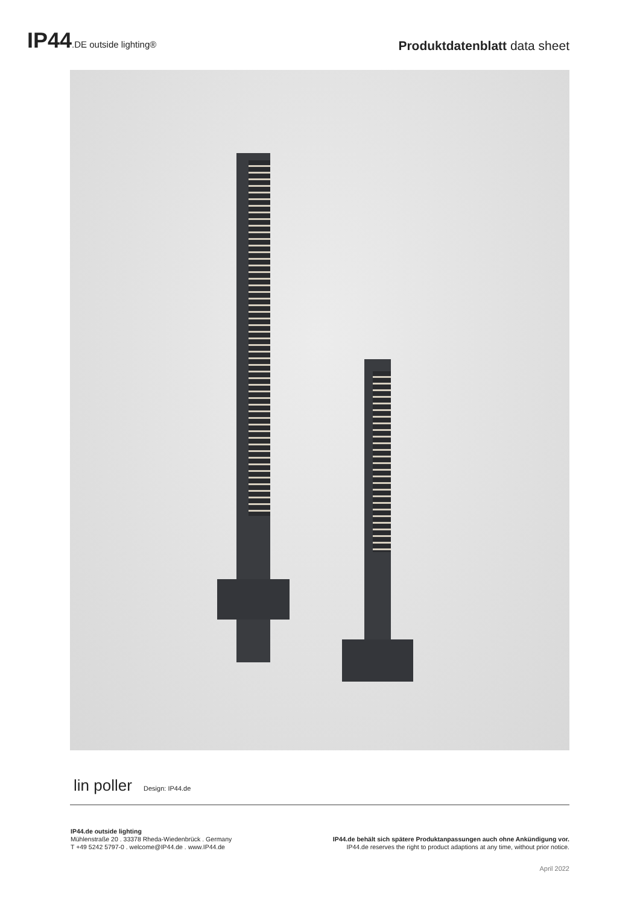IP44.DE outside lighting®
Produktdatenblatt data sheet
lin poller Design: IP44.de
IP44.de outside lighting
Mühlenstraße 20 . 33378 Rheda-Wiedenbrück . Germany
T +49 5242 5797-0 . welcome@IP44.de . www.IP44.de
IP44.de behält sich spätere Produktanpassungen auch ohne Ankündigung vor.
IP44.de reserves the right to product adaptions at any time, without prior notice.
April 2022